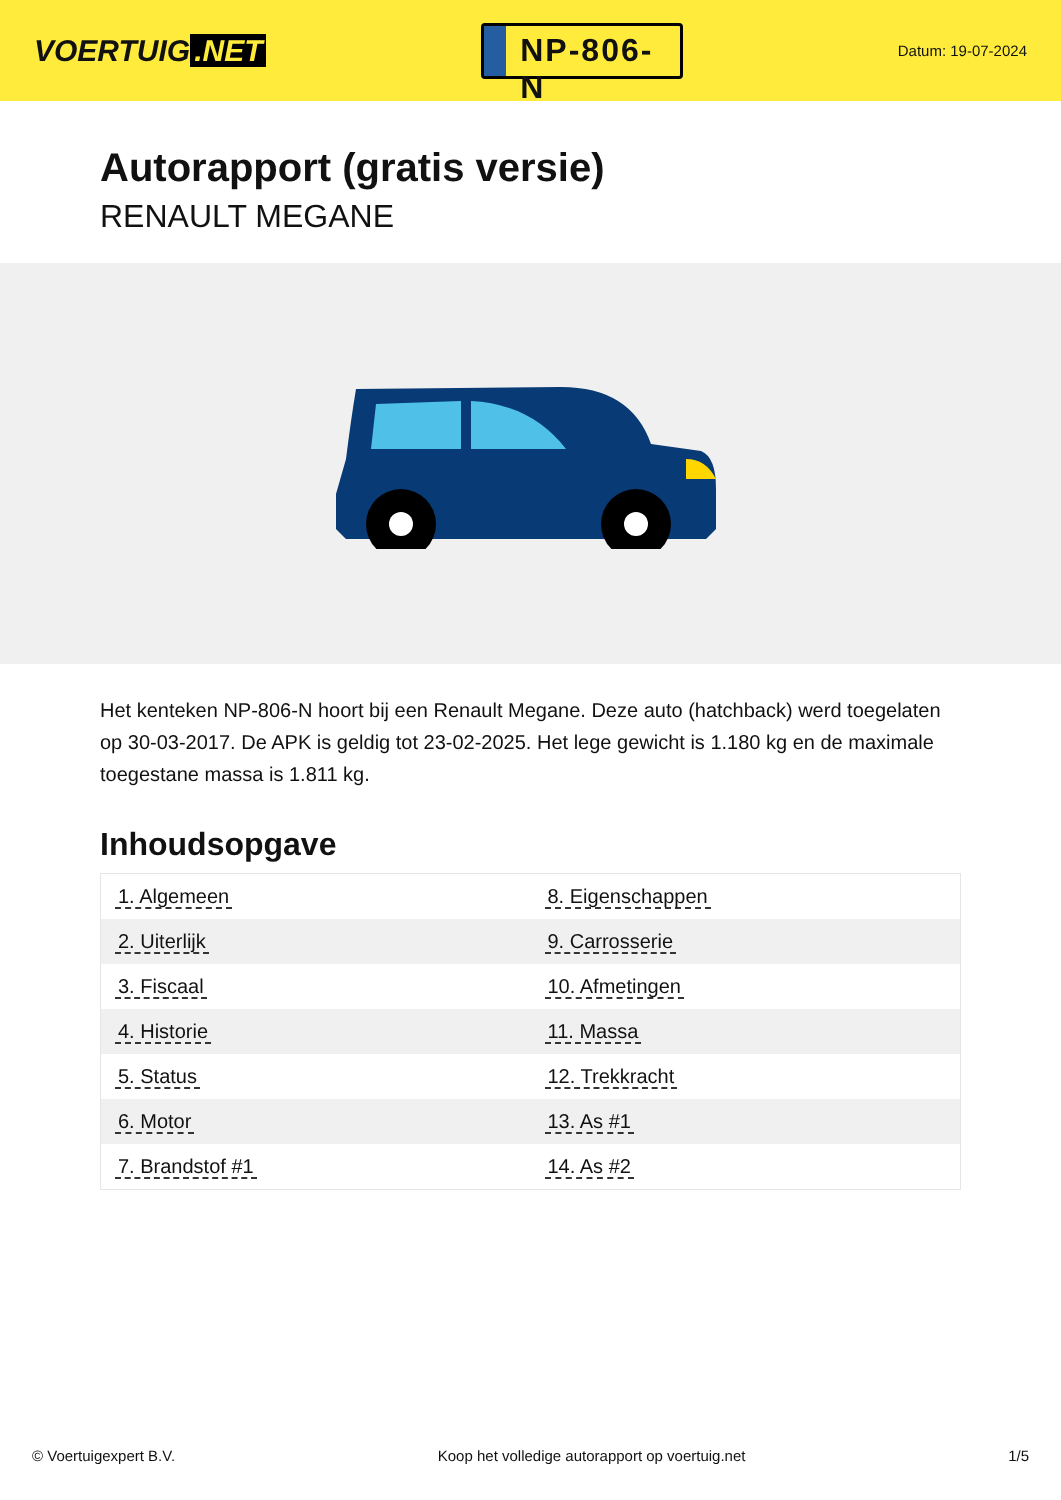VOERTUIG.NET
NP-806-N
Datum: 19-07-2024
Autorapport (gratis versie)
RENAULT MEGANE
Het kenteken NP-806-N hoort bij een Renault Megane. Deze auto (hatchback) werd toegelaten op 30-03-2017. De APK is geldig tot 23-02-2025. Het lege gewicht is 1.180 kg en de maximale toegestane massa is 1.811 kg.
Inhoudsopgave
| 1. Algemeen | 8. Eigenschappen |
| 2. Uiterlijk | 9. Carrosserie |
| 3. Fiscaal | 10. Afmetingen |
| 4. Historie | 11. Massa |
| 5. Status | 12. Trekkracht |
| 6. Motor | 13. As #1 |
| 7. Brandstof #1 | 14. As #2 |
© Voertuigexpert B.V. Koop het volledige autorapport op voertuig.net 1/5